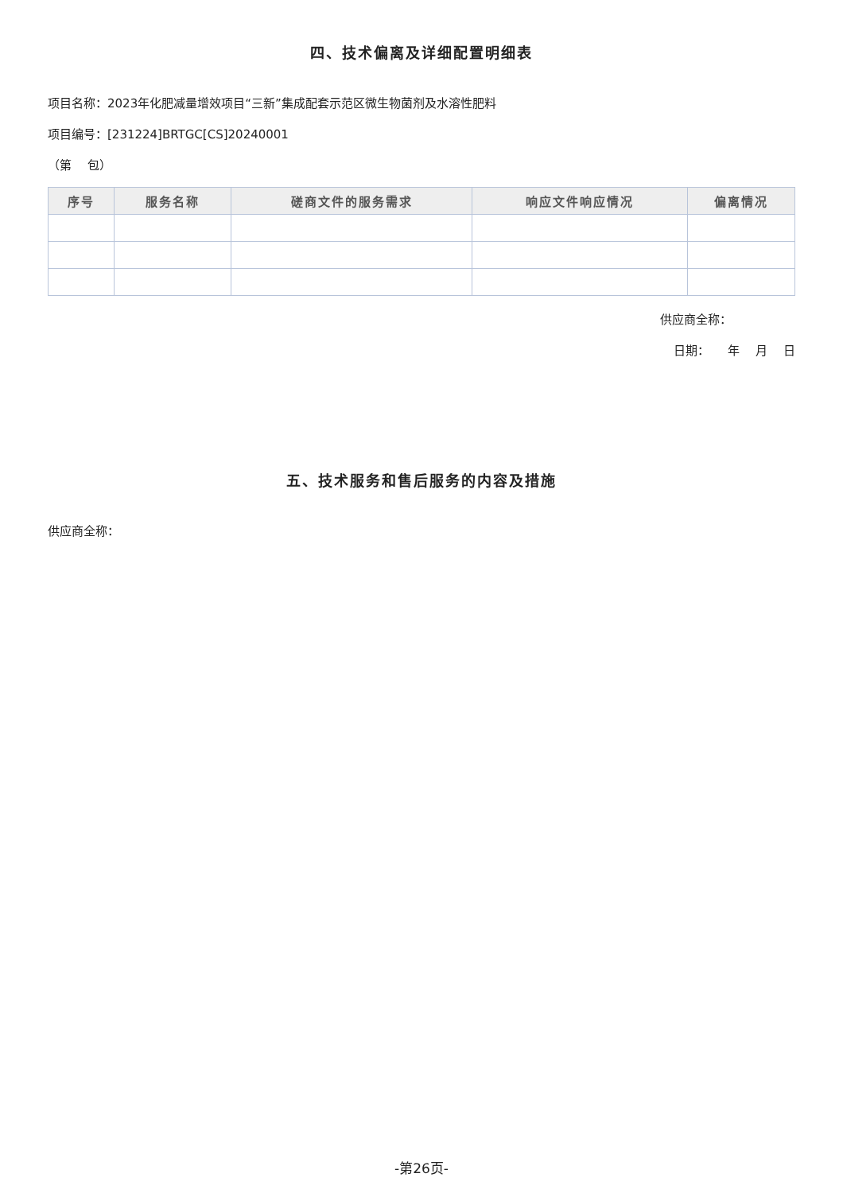四、技术偏离及详细配置明细表
项目名称：2023年化肥减量增效项目“三新”集成配套示范区微生物菌剂及水溶性肥料
项目编号：[231224]BRTGC[CS]20240001
（第　 包）
| 序号 | 服务名称 | 磋商文件的服务需求 | 响应文件响应情况 | 偏离情况 |
| --- | --- | --- | --- | --- |
供应商全称：
日期：　　年　 月　 日
五、技术服务和售后服务的内容及措施
供应商全称：
-第26页-